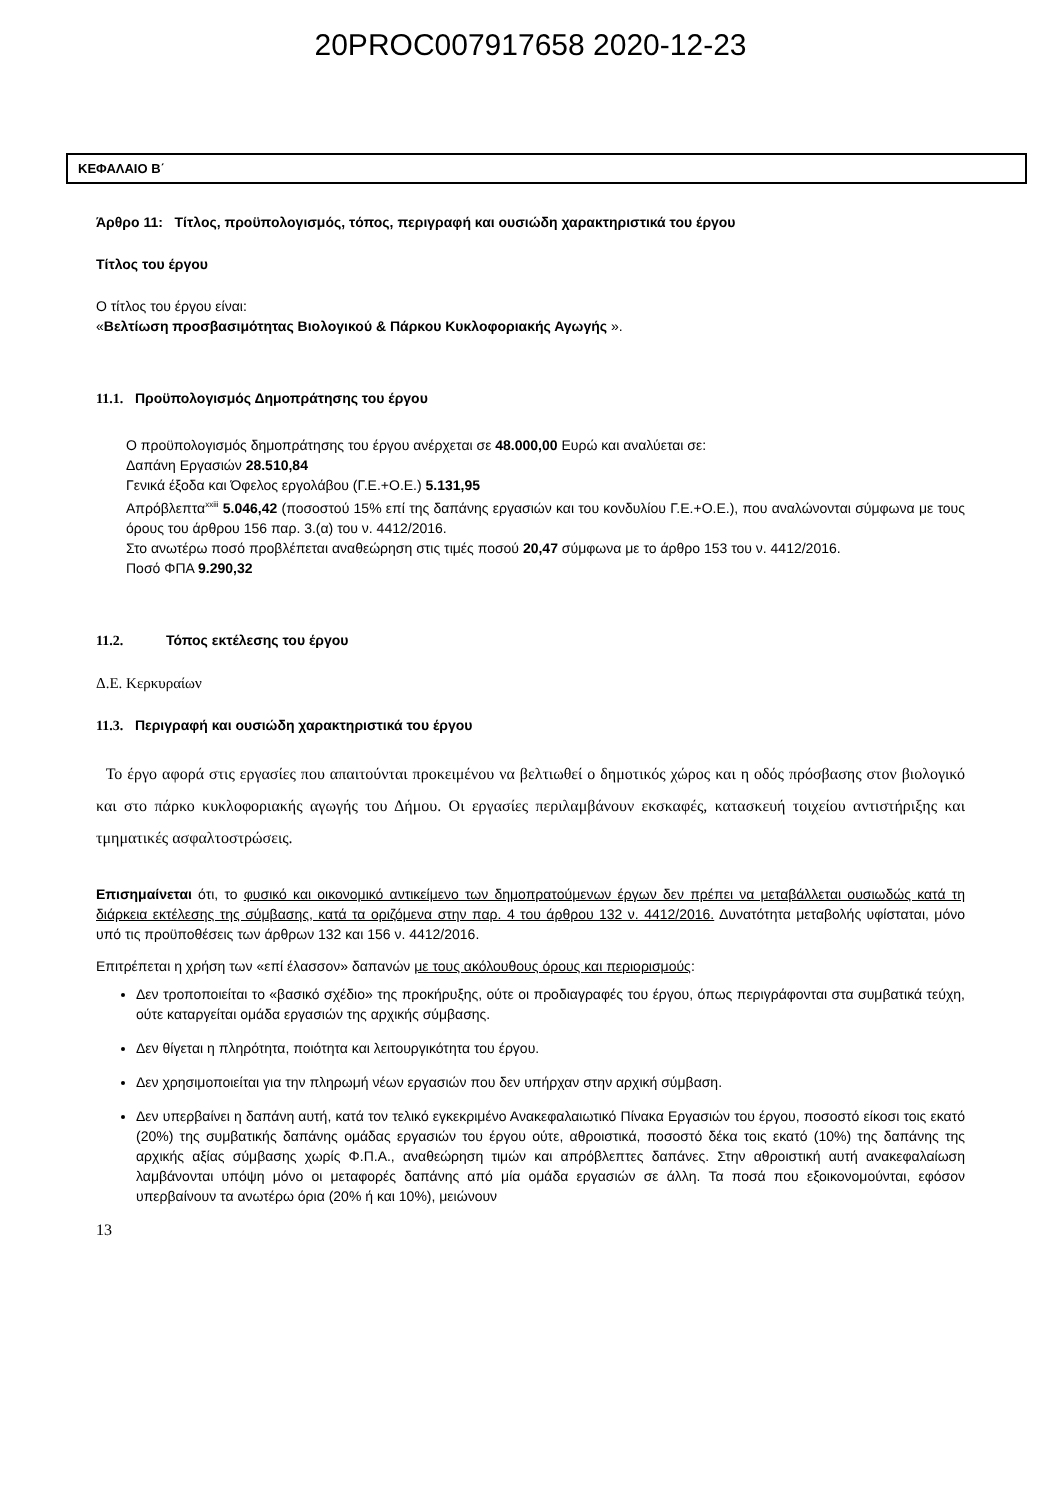20PROC007917658 2020-12-23
ΚΕΦΑΛΑΙΟ Β΄
Άρθρο 11: Τίτλος, προϋπολογισμός, τόπος, περιγραφή και ουσιώδη χαρακτηριστικά του έργου
Τίτλος του έργου
Ο τίτλος του έργου είναι:
«Βελτίωση προσβασιμότητας Βιολογικού & Πάρκου Κυκλοφοριακής Αγωγής ».
11.1. Προϋπολογισμός Δημοπράτησης του έργου
Ο προϋπολογισμός δημοπράτησης του έργου ανέρχεται σε 48.000,00 Ευρώ και αναλύεται σε:
Δαπάνη Εργασιών 28.510,84
Γενικά έξοδα και Όφελος εργολάβου (Γ.Ε.+Ο.Ε.) 5.131,95
Απρόβλεπτα<sup>xxiii</sup> 5.046,42 (ποσοστού 15% επί της δαπάνης εργασιών και του κονδυλίου Γ.Ε.+Ο.Ε.), που αναλώνονται σύμφωνα με τους όρους του άρθρου 156 παρ. 3.(α) του ν. 4412/2016.
Στο ανωτέρω ποσό προβλέπεται αναθεώρηση στις τιμές ποσού 20,47 σύμφωνα με το άρθρο 153 του ν. 4412/2016.
Ποσό ΦΠΑ 9.290,32
11.2. Τόπος εκτέλεσης του έργου
Δ.Ε. Κερκυραίων
11.3. Περιγραφή και ουσιώδη χαρακτηριστικά του έργου
Το έργο αφορά στις εργασίες που απαιτούνται προκειμένου να βελτιωθεί ο δημοτικός χώρος και η οδός πρόσβασης στον βιολογικό και στο πάρκο κυκλοφοριακής αγωγής του Δήμου. Οι εργασίες περιλαμβάνουν εκσκαφές, κατασκευή τοιχείου αντιστήριξης και τμηματικές ασφαλτοστρώσεις.
Επισημαίνεται ότι, το φυσικό και οικονομικό αντικείμενο των δημοπρατούμενων έργων δεν πρέπει να μεταβάλλεται ουσιωδώς κατά τη διάρκεια εκτέλεσης της σύμβασης, κατά τα οριζόμενα στην παρ. 4 του άρθρου 132 ν. 4412/2016. Δυνατότητα μεταβολής υφίσταται, μόνο υπό τις προϋποθέσεις των άρθρων 132 και 156 ν. 4412/2016.
Επιτρέπεται η χρήση των «επί έλασσον» δαπανών με τους ακόλουθους όρους και περιορισμούς:
Δεν τροποποιείται το «βασικό σχέδιο» της προκήρυξης, ούτε οι προδιαγραφές του έργου, όπως περιγράφονται στα συμβατικά τεύχη, ούτε καταργείται ομάδα εργασιών της αρχικής σύμβασης.
Δεν θίγεται η πληρότητα, ποιότητα και λειτουργικότητα του έργου.
Δεν χρησιμοποιείται για την πληρωμή νέων εργασιών που δεν υπήρχαν στην αρχική σύμβαση.
Δεν υπερβαίνει η δαπάνη αυτή, κατά τον τελικό εγκεκριμένο Ανακεφαλαιωτικό Πίνακα Εργασιών του έργου, ποσοστό είκοσι τοις εκατό (20%) της συμβατικής δαπάνης ομάδας εργασιών του έργου ούτε, αθροιστικά, ποσοστό δέκα τοις εκατό (10%) της δαπάνης της αρχικής αξίας σύμβασης χωρίς Φ.Π.Α., αναθεώρηση τιμών και απρόβλεπτες δαπάνες. Στην αθροιστική αυτή ανακεφαλαίωση λαμβάνονται υπόψη μόνο οι μεταφορές δαπάνης από μία ομάδα εργασιών σε άλλη. Τα ποσά που εξοικονομούνται, εφόσον υπερβαίνουν τα ανωτέρω όρια (20% ή και 10%), μειώνουν
13